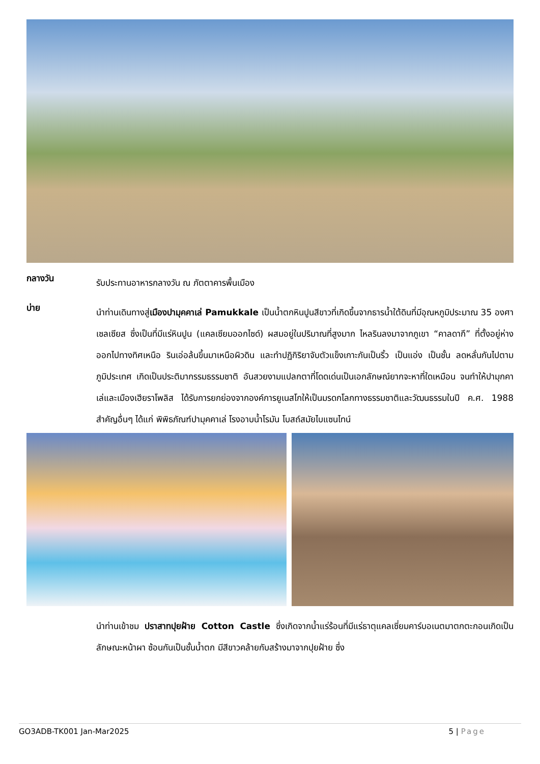กลางวัน
รับประทานอาหารกลางวัน ณ ภัตตาคารพื้นเมือง
บ่าย
นำท่านเดินทางสู่เมืองปามุคคาเล่ Pamukkale เป็นน้ำตกหินปูนสีขาวที่เกิดขึ้นจากธารน้ำใต้ดินที่มีอุณหภูมิประมาณ 35 องศาเซลเซียส ซึ่งเป็นที่มีแร่หินปูน (แคลเซียมออกไซด์) ผสมอยู่ในปริมาณที่สูงมาก ไหลรินลงมาจากภูเขา “คาลดากึ” ที่ตั้งอยู่ห่างออกไปทางทิศเหนือ รินเอ่อล้นขึ้นมาเหนือผิวดิน และทำปฏิกิริยาจับตัวแข็งเกาะกันเป็นริ้ว เป็นแอ่ง เป็นชั้น ลดหลั่นกันไปตามภูมิประเทศ เกิดเป็นประติมากรรมธรรมชาติ อันสวยงามแปลกตาที่โดดเด่นเป็นเอกลักษณ์ยากจะหาที่ใดเหมือน จนทำให้ปามุกคาเล่และเมืองเฮียราโพลิส ได้รับการยกย่องจากองค์การยูเนสโกให้เป็นมรดกโลกทางธรรมชาติและวัฒนธรรมในปี ค.ศ. 1988 สำคัญอื่นๆ ได้แก่ พิพิธภัณฑ์ปามุคคาเล่ โรงอาบน้ำโรมัน โบสถ์สมัยไบแซนไทน์
นำท่านเข้าชม ปราสาทปุยฝ้าย Cotton Castle ซึ่งเกิดจากน้ำแร่ร้อนที่มีแร่ธาตุแคลเซี่ยมคาร์บอเนตมาตกตะกอนเกิดเป็นลักษณะหน้าผา ซ้อนกันเป็นชั้นน้ำตก มีสีขาวคล้ายกับสร้างมาจากปุยฝ้าย ซึ่ง
GO3ADB-TK001 Jan-Mar2025 5 | Page